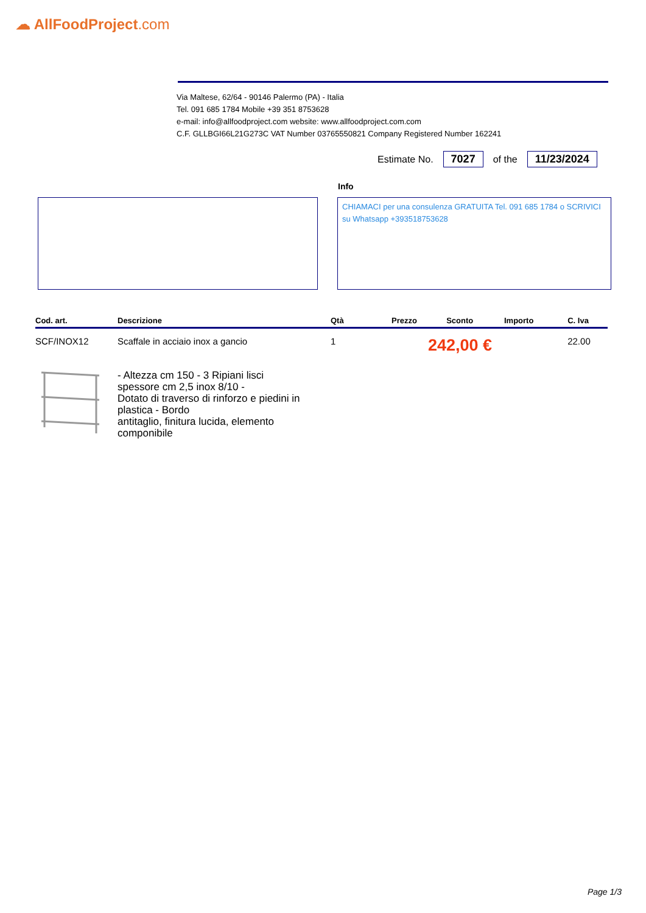☁ AllFoodProject.com
Via Maltese, 62/64 - 90146 Palermo (PA) - Italia
Tel. 091 685 1784 Mobile +39 351 8753628
e-mail: info@allfoodproject.com website: www.allfoodproject.com.com
C.F. GLLBGI66L21G273C VAT Number 03765550821 Company Registered Number 162241
Estimate No. 7027 of the 11/23/2024
Info
CHIAMACI per una consulenza GRATUITA Tel. 091 685 1784 o SCRIVICI su Whatsapp +393518753628
| Cod. art. | Descrizione | Qtà | Prezzo | Sconto | Importo | C. Iva |
| --- | --- | --- | --- | --- | --- | --- |
| SCF/INOX12 | Scaffale in acciaio inox a gancio | 1 | 242,00 € | | | 22.00 |
| | - Altezza cm 150 - 3 Ripiani lisci spessore cm 2,5 inox 8/10 - Dotato di traverso di rinforzo e piedini in plastica - Bordo antitaglio, finitura lucida, elemento componibile | | | | | |
Page 1/3